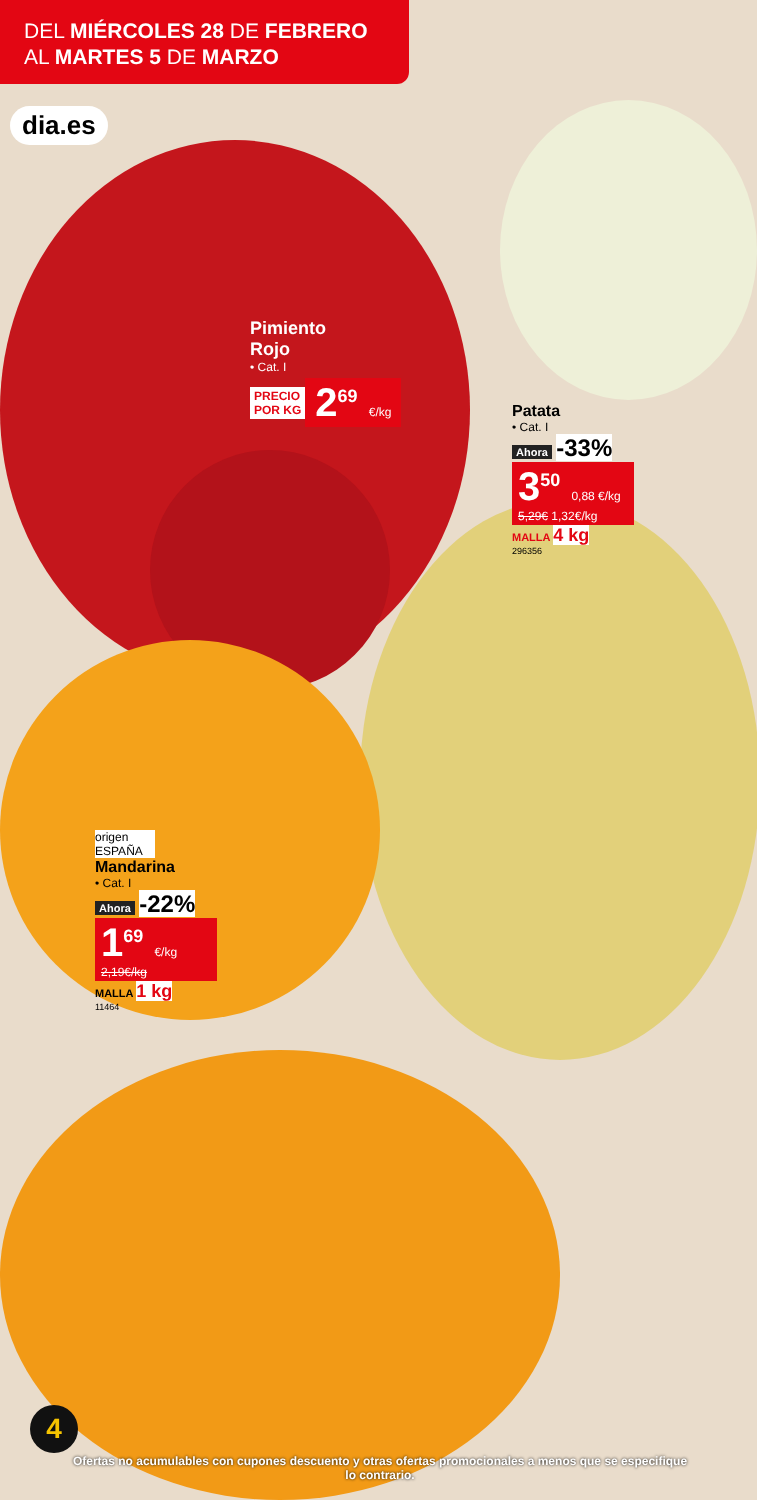DEL MIÉRCOLES 28 DE FEBRERO
AL MARTES 5 DE MARZO
dia.es
Pimiento
Rojo
• Cat. I
PRECIO
POR KG 2<sup>69</sup> €/kg
Patata
• Cat. I
Ahora -33%
3<sup>50</sup> 0,88 €/kg
5,29€ 1,32€/kg
MALLA 4 kg
296356
origen
ESPAÑA
Mandarina
• Cat. I
Ahora -22%
1<sup>69</sup> €/kg
2,19€/kg
MALLA 1 kg
11464
4
Ofertas no acumulables con cupones descuento y otras ofertas promocionales a menos que se especifique lo contrario.